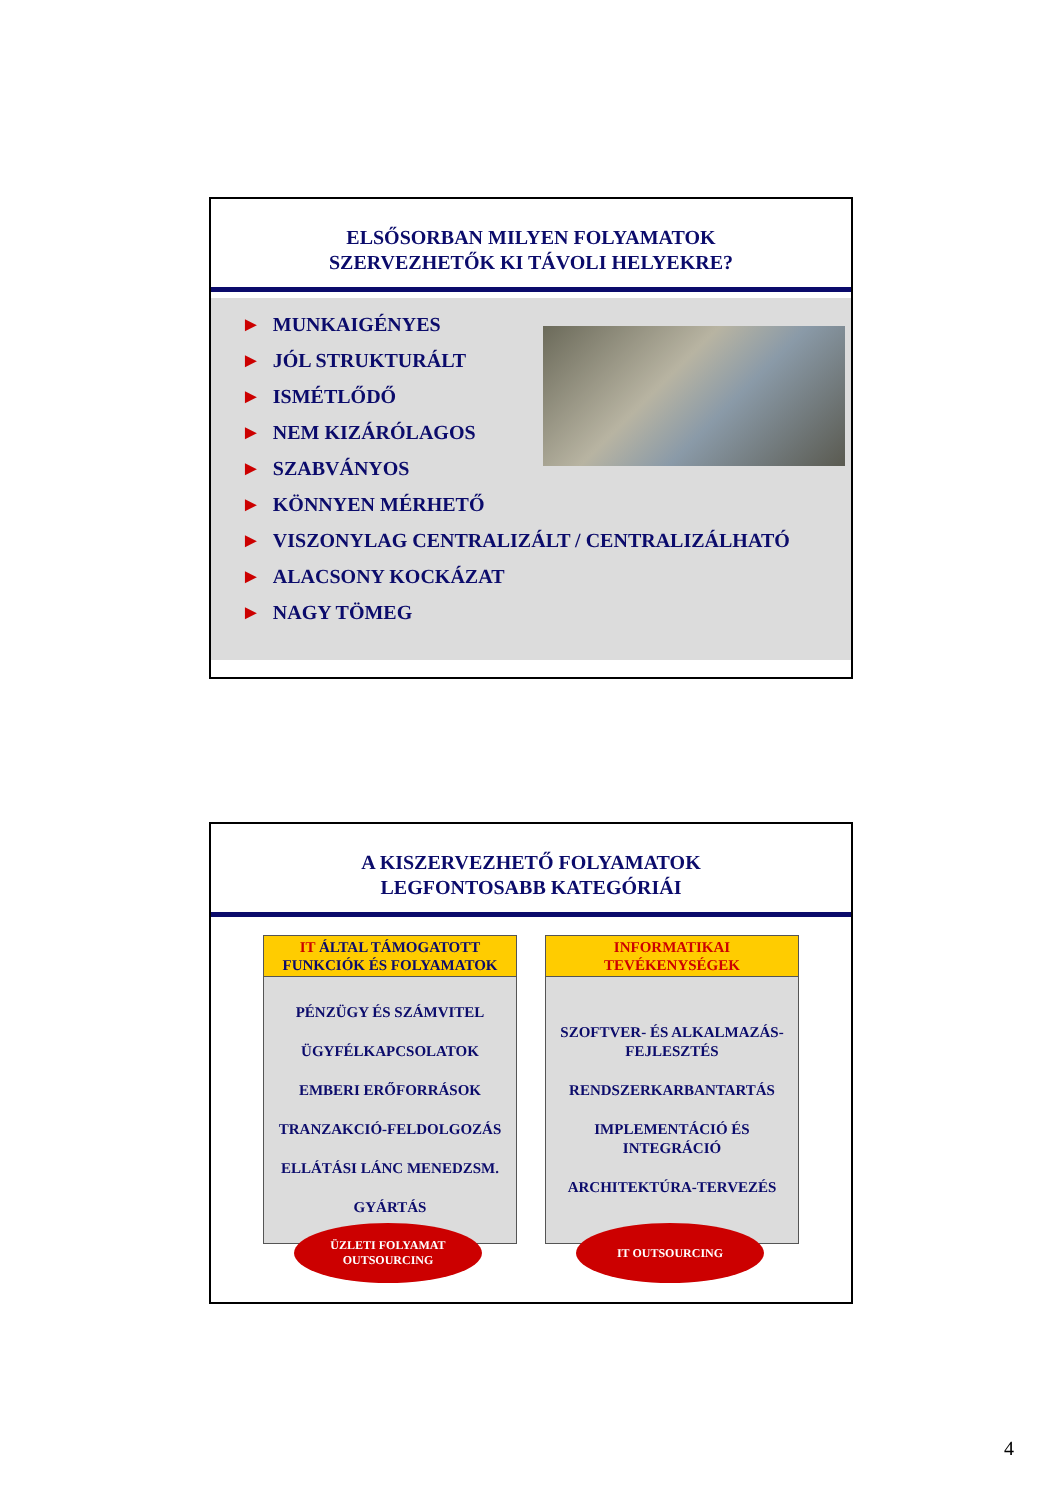ELSŐSORBAN MILYEN FOLYAMATOK
SZERVEZHETŐK KI TÁVOLI HELYEKRE?
► MUNKAIGÉNYES
► JÓL STRUKTURÁLT
► ISMÉTLŐDŐ
► NEM KIZÁRÓLAGOS
► SZABVÁNYOS
► KÖNNYEN MÉRHETŐ
► VISZONYLAG CENTRALIZÁLT / CENTRALIZÁLHATÓ
► ALACSONY KOCKÁZAT
► NAGY TÖMEG
A KISZERVEZHETŐ FOLYAMATOK
LEGFONTOSABB KATEGÓRIÁI
IT ÁLTAL TÁMOGATOTT
FUNKCIÓK ÉS FOLYAMATOK
PÉNZÜGY ÉS SZÁMVITEL
ÜGYFÉLKAPCSOLATOK
EMBERI ERŐFORRÁSOK
TRANZAKCIÓ-FELDOLGOZÁS
ELLÁTÁSI LÁNC MENEDZSM.
GYÁRTÁS
ÜZLETI FOLYAMAT
OUTSOURCING
INFORMATIKAI
TEVÉKENYSÉGEK
SZOFTVER- ÉS ALKALMAZÁS-
FEJLESZTÉS
RENDSZERKARBANTARTÁS
IMPLEMENTÁCIÓ ÉS
INTEGRÁCIÓ
ARCHITEKTÚRA-TERVEZÉS
IT OUTSOURCING
4